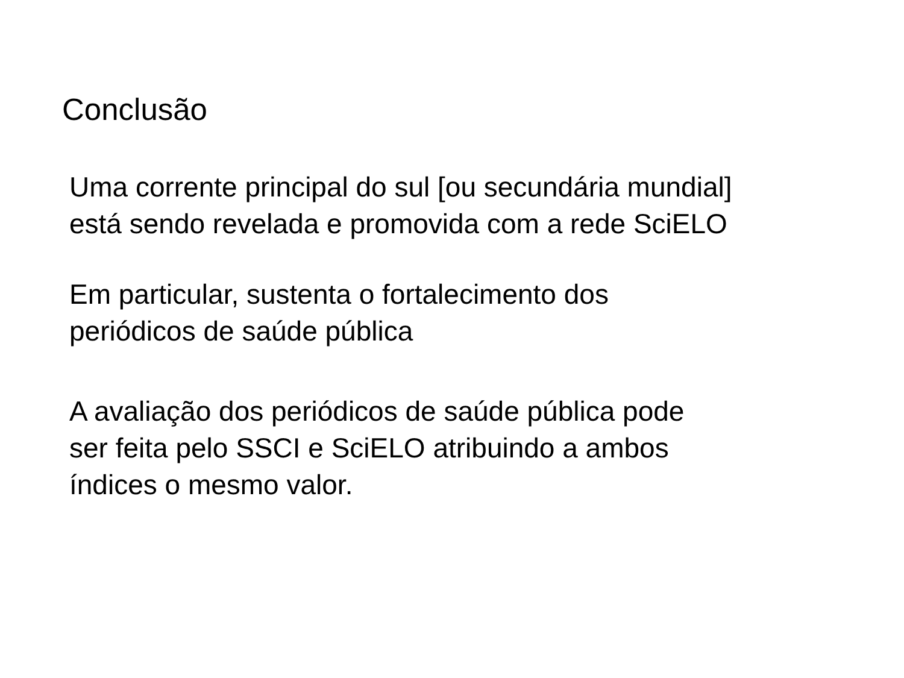Conclusão
Uma corrente principal do sul [ou secundária mundial]
está sendo revelada e promovida com a rede SciELO
Em particular, sustenta o fortalecimento dos
periódicos de saúde pública
A avaliação dos periódicos de saúde pública pode
ser feita pelo SSCI e SciELO atribuindo a ambos
índices o mesmo valor.